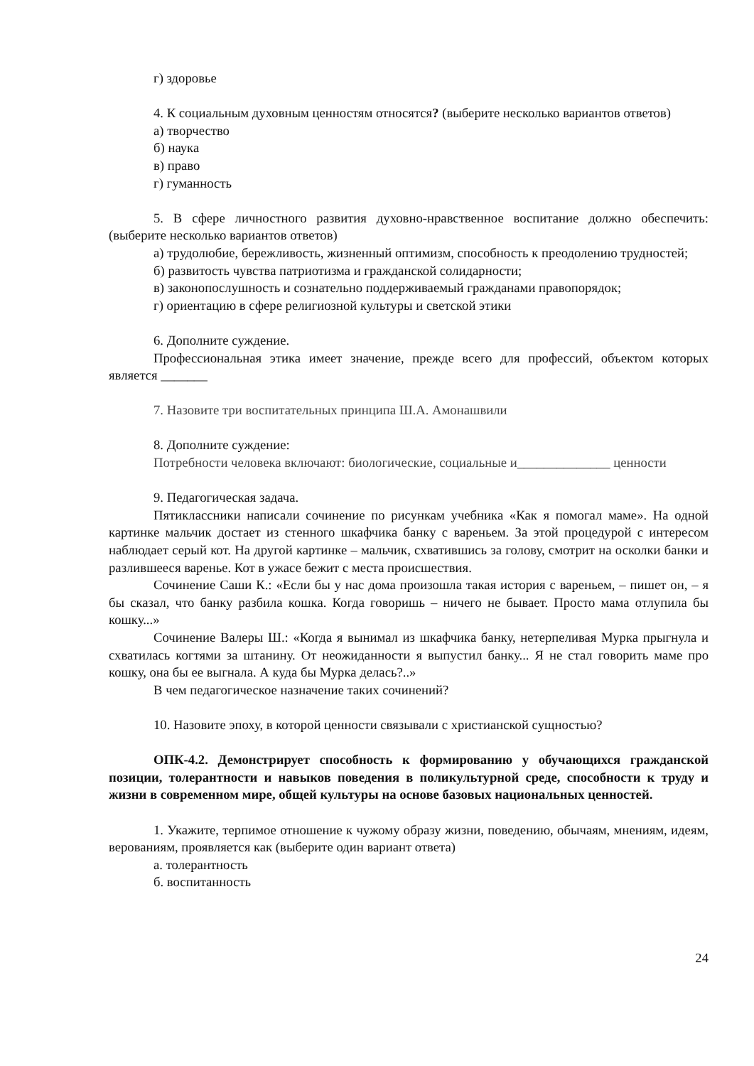г) здоровье
4. К социальным духовным ценностям относятся? (выберите несколько вариантов ответов)
а) творчество
б) наука
в) право
г) гуманность
5. В сфере личностного развития духовно-нравственное воспитание должно обеспечить: (выберите несколько вариантов ответов)
а) трудолюбие, бережливость, жизненный оптимизм, способность к преодолению трудностей;
б) развитость чувства патриотизма и гражданской солидарности;
в) законопослушность и сознательно поддерживаемый гражданами правопорядок;
г) ориентацию в сфере религиозной культуры и светской этики
6. Дополните суждение.
Профессиональная этика имеет значение, прежде всего для профессий, объектом которых является _______
7. Назовите три воспитательных принципа Ш.А. Амонашвили
8. Дополните суждение:
Потребности человека включают: биологические, социальные и______________ ценности
9. Педагогическая задача.
Пятиклассники написали сочинение по рисункам учебника «Как я помогал маме». На одной картинке мальчик достает из стенного шкафчика банку с вареньем. За этой процедурой с интересом наблюдает серый кот. На другой картинке – мальчик, схватившись за голову, смотрит на осколки банки и разлившееся варенье. Кот в ужасе бежит с места происшествия.
Сочинение Саши К.: «Если бы у нас дома произошла такая история с вареньем, – пишет он, – я бы сказал, что банку разбила кошка. Когда говоришь – ничего не бывает. Просто мама отлупила бы кошку...»
Сочинение Валеры Ш.: «Когда я вынимал из шкафчика банку, нетерпеливая Мурка прыгнула и схватилась когтями за штанину. От неожиданности я выпустил банку... Я не стал говорить маме про кошку, она бы ее выгнала. А куда бы Мурка делась?..»
В чем педагогическое назначение таких сочинений?
10. Назовите эпоху, в которой ценности связывали с христианской сущностью?
ОПК-4.2. Демонстрирует способность к формированию у обучающихся гражданской позиции, толерантности и навыков поведения в поликультурной среде, способности к труду и жизни в современном мире, общей культуры на основе базовых национальных ценностей.
1. Укажите, терпимое отношение к чужому образу жизни, поведению, обычаям, мнениям, идеям, верованиям, проявляется как (выберите один вариант ответа)
а. толерантность
б. воспитанность
24